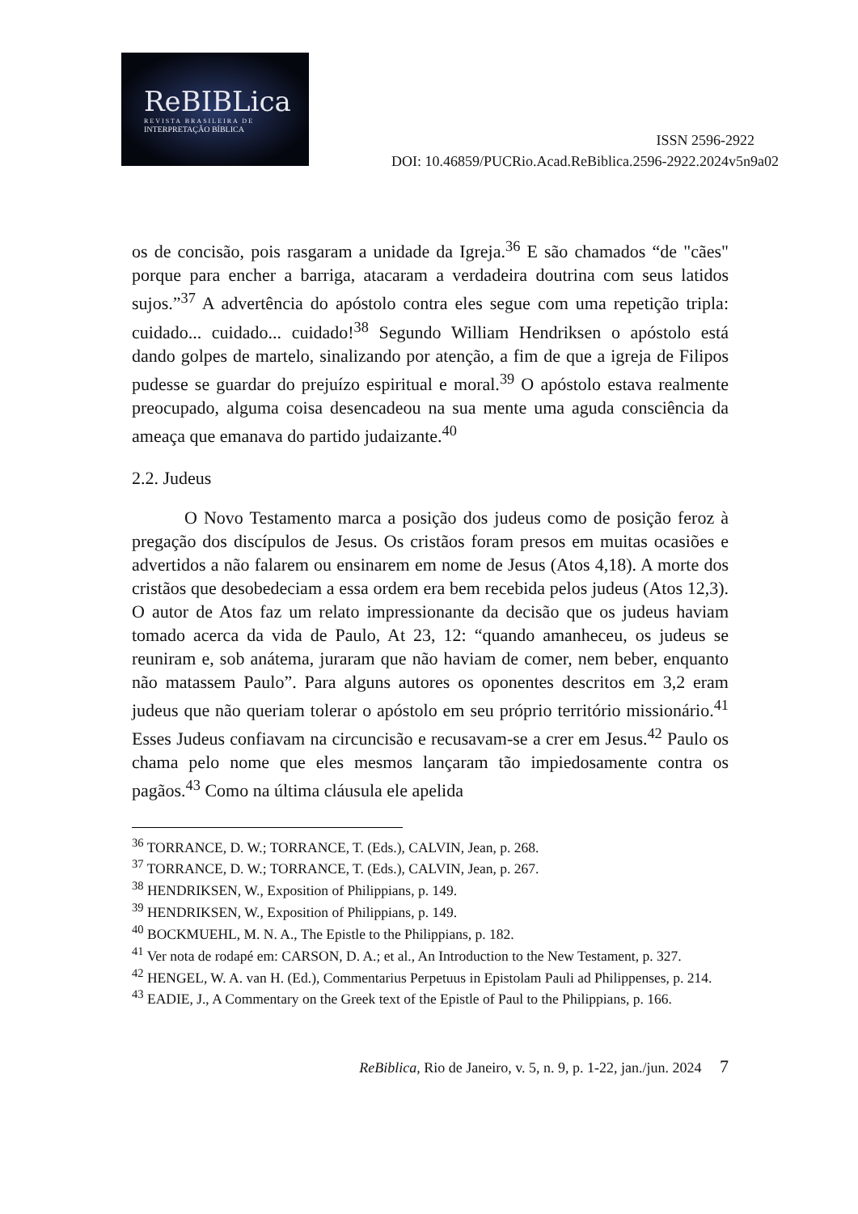ReBIBLica
REVISTA BRASILEIRA DE
INTERPRETAÇÃO BÍBLICA
ISSN 2596-2922
DOI: 10.46859/PUCRio.Acad.ReBiblica.2596-2922.2024v5n9a02
os de concisão, pois rasgaram a unidade da Igreja.<sup>36</sup> E são chamados “de "cães" porque para encher a barriga, atacaram a verdadeira doutrina com seus latidos sujos.”<sup>37</sup> A advertência do apóstolo contra eles segue com uma repetição tripla: cuidado... cuidado... cuidado!<sup>38</sup> Segundo William Hendriksen o apóstolo está dando golpes de martelo, sinalizando por atenção, a fim de que a igreja de Filipos pudesse se guardar do prejuízo espiritual e moral.<sup>39</sup> O apóstolo estava realmente preocupado, alguma coisa desencadeou na sua mente uma aguda consciência da ameaça que emanava do partido judaizante.<sup>40</sup>
2.2. Judeus
O Novo Testamento marca a posição dos judeus como de posição feroz à pregação dos discípulos de Jesus. Os cristãos foram presos em muitas ocasiões e advertidos a não falarem ou ensinarem em nome de Jesus (Atos 4,18). A morte dos cristãos que desobedeciam a essa ordem era bem recebida pelos judeus (Atos 12,3). O autor de Atos faz um relato impressionante da decisão que os judeus haviam tomado acerca da vida de Paulo, At 23, 12: “quando amanheceu, os judeus se reuniram e, sob anátema, juraram que não haviam de comer, nem beber, enquanto não matassem Paulo”. Para alguns autores os oponentes descritos em 3,2 eram judeus que não queriam tolerar o apóstolo em seu próprio território missionário.<sup>41</sup> Esses Judeus confiavam na circuncisão e recusavam-se a crer em Jesus.<sup>42</sup> Paulo os chama pelo nome que eles mesmos lançaram tão impiedosamente contra os pagãos.<sup>43</sup> Como na última cláusula ele apelida
<sup>36</sup> TORRANCE, D. W.; TORRANCE, T. (Eds.), CALVIN, Jean, p. 268.
<sup>37</sup> TORRANCE, D. W.; TORRANCE, T. (Eds.), CALVIN, Jean, p. 267.
<sup>38</sup> HENDRIKSEN, W., Exposition of Philippians, p. 149.
<sup>39</sup> HENDRIKSEN, W., Exposition of Philippians, p. 149.
<sup>40</sup> BOCKMUEHL, M. N. A., The Epistle to the Philippians, p. 182.
<sup>41</sup> Ver nota de rodapé em: CARSON, D. A.; et al., An Introduction to the New Testament, p. 327.
<sup>42</sup> HENGEL, W. A. van H. (Ed.), Commentarius Perpetuus in Epistolam Pauli ad Philippenses, p. 214.
<sup>43</sup> EADIE, J., A Commentary on the Greek text of the Epistle of Paul to the Philippians, p. 166.
ReBiblica, Rio de Janeiro, v. 5, n. 9, p. 1-22, jan./jun. 2024 7